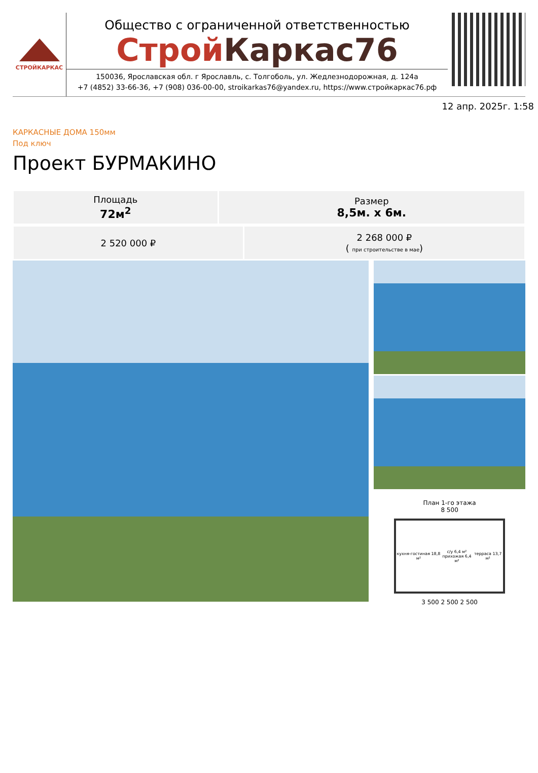СТРОЙКАРКАС
Общество с ограниченной ответственностью
Строй Каркас76
150036, Ярославская обл. г Ярославль, с. Толгоболь, ул. Жедлезнодорожная, д. 124а
+7 (4852) 33-66-36, +7 (908) 036-00-00, stroikarkas76@yandex.ru, https://www.стройкаркас76.рф
12 апр. 2025г. 1:58
КАРКАСНЫЕ ДОМА 150мм
Под ключ
Проект БУРМАКИНО
| Площадь 72м<sup>2</sup> | Размер 8,5м. х 6м. |
| 2 520 000 ₽ | 2 268 000 ₽ ( при строительстве в мае ) |
План 1-го этажа
8 500
кухня-гостиная 18,8 м² с/у 6,4 м²
прихожая 6,4 м² терраса 13,7 м²
3 500 2 500 2 500